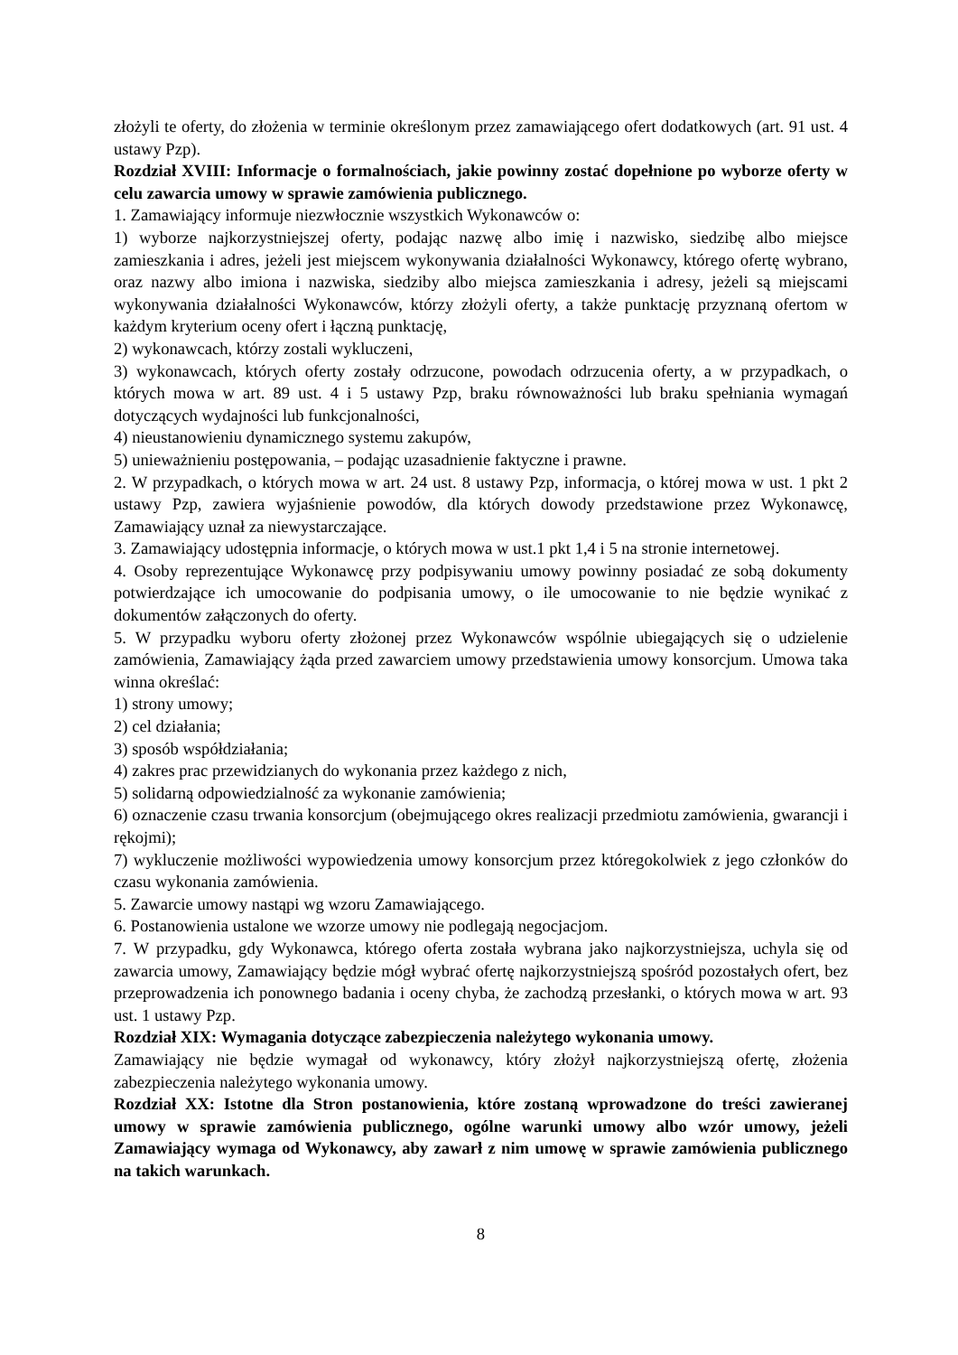złożyli te oferty, do złożenia w terminie określonym przez zamawiającego ofert dodatkowych (art. 91 ust. 4 ustawy Pzp).
Rozdział XVIII: Informacje o formalnościach, jakie powinny zostać dopełnione po wyborze oferty w celu zawarcia umowy w sprawie zamówienia publicznego.
1. Zamawiający informuje niezwłocznie wszystkich Wykonawców o:
1) wyborze najkorzystniejszej oferty, podając nazwę albo imię i nazwisko, siedzibę albo miejsce zamieszkania i adres, jeżeli jest miejscem wykonywania działalności Wykonawcy, którego ofertę wybrano, oraz nazwy albo imiona i nazwiska, siedziby albo miejsca zamieszkania i adresy, jeżeli są miejscami wykonywania działalności Wykonawców, którzy złożyli oferty, a także punktację przyznaną ofertom w każdym kryterium oceny ofert i łączną punktację,
2) wykonawcach, którzy zostali wykluczeni,
3) wykonawcach, których oferty zostały odrzucone, powodach odrzucenia oferty, a w przypadkach, o których mowa w art. 89 ust. 4 i 5 ustawy Pzp, braku równoważności lub braku spełniania wymagań dotyczących wydajności lub funkcjonalności,
4) nieustanowieniu dynamicznego systemu zakupów,
5) unieważnieniu postępowania, – podając uzasadnienie faktyczne i prawne.
2. W przypadkach, o których mowa w art. 24 ust. 8 ustawy Pzp, informacja, o której mowa w ust. 1 pkt 2 ustawy Pzp, zawiera wyjaśnienie powodów, dla których dowody przedstawione przez Wykonawcę, Zamawiający uznał za niewystarczające.
3. Zamawiający udostępnia informacje, o których mowa w ust.1 pkt 1,4 i 5 na stronie internetowej.
4. Osoby reprezentujące Wykonawcę przy podpisywaniu umowy powinny posiadać ze sobą dokumenty potwierdzające ich umocowanie do podpisania umowy, o ile umocowanie to nie będzie wynikać z dokumentów załączonych do oferty.
5. W przypadku wyboru oferty złożonej przez Wykonawców wspólnie ubiegających się o udzielenie zamówienia, Zamawiający żąda przed zawarciem umowy przedstawienia umowy konsorcjum. Umowa taka winna określać:
1) strony umowy;
2) cel działania;
3) sposób współdziałania;
4) zakres prac przewidzianych do wykonania przez każdego z nich,
5) solidarną odpowiedzialność za wykonanie zamówienia;
6) oznaczenie czasu trwania konsorcjum (obejmującego okres realizacji przedmiotu zamówienia, gwarancji i rękojmi);
7) wykluczenie możliwości wypowiedzenia umowy konsorcjum przez któregokolwiek z jego członków do czasu wykonania zamówienia.
5. Zawarcie umowy nastąpi wg wzoru Zamawiającego.
6. Postanowienia ustalone we wzorze umowy nie podlegają negocjacjom.
7. W przypadku, gdy Wykonawca, którego oferta została wybrana jako najkorzystniejsza, uchyla się od zawarcia umowy, Zamawiający będzie mógł wybrać ofertę najkorzystniejszą spośród pozostałych ofert, bez przeprowadzenia ich ponownego badania i oceny chyba, że zachodzą przesłanki, o których mowa w art. 93 ust. 1 ustawy Pzp.
Rozdział XIX: Wymagania dotyczące zabezpieczenia należytego wykonania umowy.
Zamawiający nie będzie wymagał od wykonawcy, który złożył najkorzystniejszą ofertę, złożenia zabezpieczenia należytego wykonania umowy.
Rozdział XX: Istotne dla Stron postanowienia, które zostaną wprowadzone do treści zawieranej umowy w sprawie zamówienia publicznego, ogólne warunki umowy albo wzór umowy, jeżeli Zamawiający wymaga od Wykonawcy, aby zawarł z nim umowę w sprawie zamówienia publicznego na takich warunkach.
8